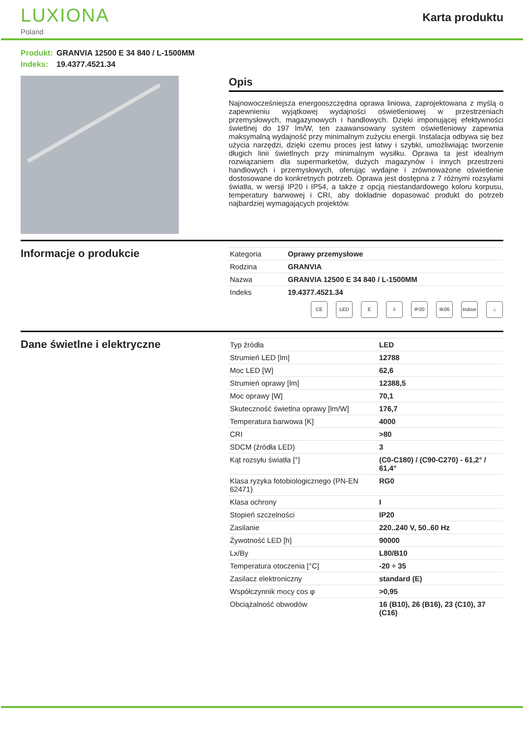LUXIONA
Poland
Karta produktu
Produkt: GRANVIA 12500 E 34 840 / L-1500MM
Indeks: 19.4377.4521.34
Opis
Najnowocześniejsza energooszczędna oprawa liniowa, zaprojektowana z myślą o zapewnieniu wyjątkowej wydajności oświetleniowej w przestrzeniach przemysłowych, magazynowych i handlowych. Dzięki imponującej efektywności świetlnej do 197 lm/W, ten zaawansowany system oświetleniowy zapewnia maksymalną wydajność przy minimalnym zużyciu energii. Instalacja odbywa się bez użycia narzędzi, dzięki czemu proces jest łatwy i szybki, umożliwiając tworzenie długich linii świetlnych przy minimalnym wysiłku. Oprawa ta jest idealnym rozwiązaniem dla supermarketów, dużych magazynów i innych przestrzeni handlowych i przemysłowych, oferując wydajne i zrównoważone oświetlenie dostosowane do konkretnych potrzeb. Oprawa jest dostępna z 7 różnymi rozsyłami światła, w wersji IP20 i IP54, a także z opcją niestandardowego koloru korpusu, temperatury barwowej i CRI, aby dokładnie dopasować produkt do potrzeb najbardziej wymagających projektów.
Informacje o produkcie
| Kategoria | Oprawy przemysłowe |
| Rodzina | GRANVIA |
| Nazwa | GRANVIA 12500 E 34 840 / L-1500MM |
| Indeks | 19.4377.4521.34 |
CE LED E ⏚ IP20 IK06 Indoor
⌂
Dane świetlne i elektryczne
| Typ źródła | LED |
| Strumień LED [lm] | 12788 |
| Moc LED [W] | 62,6 |
| Strumień oprawy [lm] | 12388,5 |
| Moc oprawy [W] | 70,1 |
| Skuteczność świetlna oprawy [lm/W] | 176,7 |
| Temperatura barwowa [K] | 4000 |
| CRI | >80 |
| SDCM (źródła LED) | 3 |
| Kąt rozsyłu światła [°] | (C0-C180) / (C90-C270) - 61,2° / 61,4° |
| Klasa ryzyka fotobiologicznego (PN-EN 62471) | RG0 |
| Klasa ochrony | I |
| Stopień szczelności | IP20 |
| Zasilanie | 220..240 V, 50..60 Hz |
| Żywotność LED [h] | 90000 |
| Lx/By | L80/B10 |
| Temperatura otoczenia [°C] | -20 ÷ 35 |
| Zasilacz elektroniczny | standard (E) |
| Współczynnik mocy cos φ | >0,95 |
| Obciążalność obwodów | 16 (B10), 26 (B16), 23 (C10), 37 (C16) |